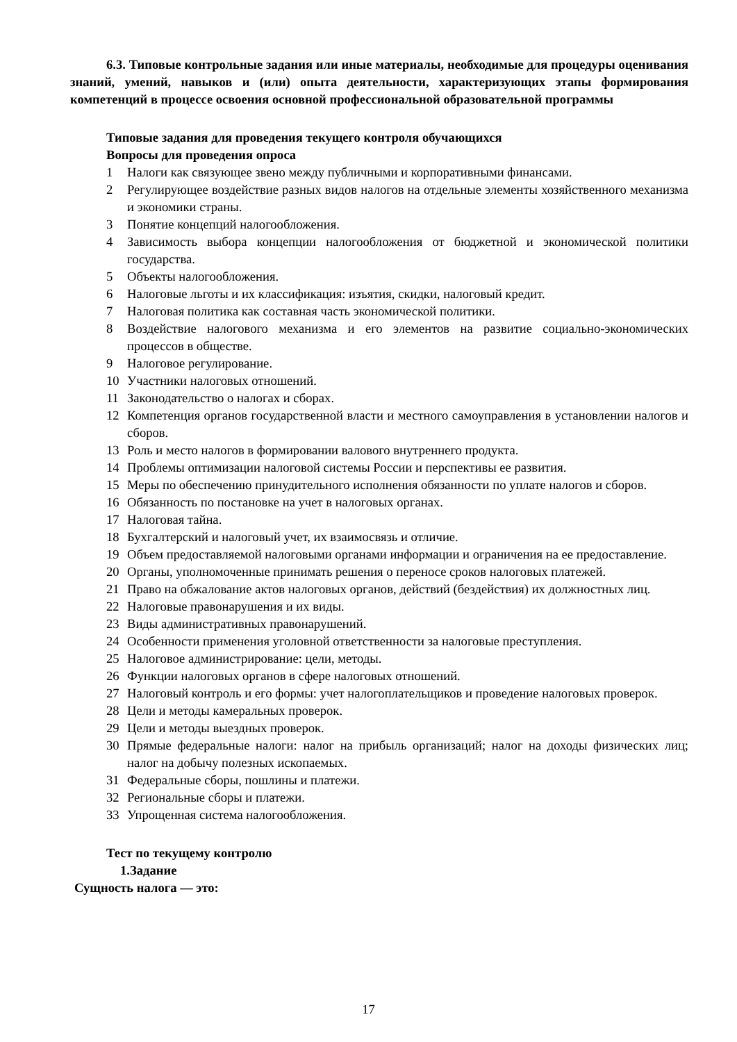6.3. Типовые контрольные задания или иные материалы, необходимые для процедуры оценивания знаний, умений, навыков и (или) опыта деятельности, характеризующих этапы формирования компетенций в процессе освоения основной профессиональной образовательной программы
Типовые задания для проведения текущего контроля обучающихся
Вопросы для проведения опроса
1 Налоги как связующее звено между публичными и корпоративными финансами.
2 Регулирующее воздействие разных видов налогов на отдельные элементы хозяйственного механизма и экономики страны.
3 Понятие концепций налогообложения.
4 Зависимость выбора концепции налогообложения от бюджетной и экономической политики государства.
5 Объекты налогообложения.
6 Налоговые льготы и их классификация: изъятия, скидки, налоговый кредит.
7 Налоговая политика как составная часть экономической политики.
8 Воздействие налогового механизма и его элементов на развитие социально-экономических процессов в обществе.
9 Налоговое регулирование.
10 Участники налоговых отношений.
11 Законодательство о налогах и сборах.
12 Компетенция органов государственной власти и местного самоуправления в установлении налогов и сборов.
13 Роль и место налогов в формировании валового внутреннего продукта.
14 Проблемы оптимизации налоговой системы России и перспективы ее развития.
15 Меры по обеспечению принудительного исполнения обязанности по уплате налогов и сборов.
16 Обязанность по постановке на учет в налоговых органах.
17 Налоговая тайна.
18 Бухгалтерский и налоговый учет, их взаимосвязь и отличие.
19 Объем предоставляемой налоговыми органами информации и ограничения на ее предоставление.
20 Органы, уполномоченные принимать решения о переносе сроков налоговых платежей.
21 Право на обжалование актов налоговых органов, действий (бездействия) их должностных лиц.
22 Налоговые правонарушения и их виды.
23 Виды административных правонарушений.
24 Особенности применения уголовной ответственности за налоговые преступления.
25 Налоговое администрирование: цели, методы.
26 Функции налоговых органов в сфере налоговых отношений.
27 Налоговый контроль и его формы: учет налогоплательщиков и проведение налоговых проверок.
28 Цели и методы камеральных проверок.
29 Цели и методы выездных проверок.
30 Прямые федеральные налоги: налог на прибыль организаций; налог на доходы физических лиц; налог на добычу полезных ископаемых.
31 Федеральные сборы, пошлины и платежи.
32 Региональные сборы и платежи.
33 Упрощенная система налогообложения.
Тест по текущему контролю
1.Задание
Сущность налога — это:
17